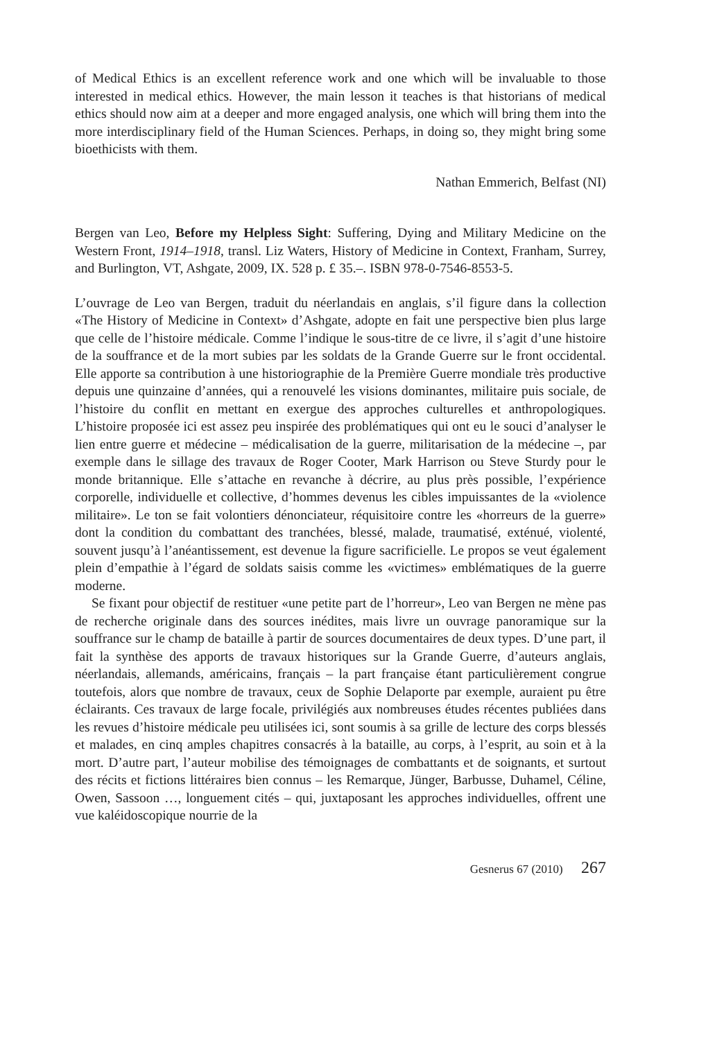of Medical Ethics is an excellent reference work and one which will be invaluable to those interested in medical ethics. However, the main lesson it teaches is that historians of medical ethics should now aim at a deeper and more engaged analysis, one which will bring them into the more interdisciplinary field of the Human Sciences. Perhaps, in doing so, they might bring some bioethicists with them.
Nathan Emmerich, Belfast (NI)
Bergen van Leo, Before my Helpless Sight: Suffering, Dying and Military Medicine on the Western Front, 1914–1918, transl. Liz Waters, History of Medicine in Context, Franham, Surrey, and Burlington, VT, Ashgate, 2009, IX. 528 p. £ 35.–. ISBN 978-0-7546-8553-5.
L’ouvrage de Leo van Bergen, traduit du néerlandais en anglais, s’il figure dans la collection «The History of Medicine in Context» d’Ashgate, adopte en fait une perspective bien plus large que celle de l’histoire médicale. Comme l’indique le sous-titre de ce livre, il s’agit d’une histoire de la souffrance et de la mort subies par les soldats de la Grande Guerre sur le front occidental. Elle apporte sa contribution à une historiographie de la Première Guerre mondiale très productive depuis une quinzaine d’années, qui a renouvelé les visions dominantes, militaire puis sociale, de l’histoire du conflit en mettant en exergue des approches culturelles et anthropologiques. L’histoire proposée ici est assez peu inspirée des problématiques qui ont eu le souci d’analyser le lien entre guerre et médecine – médicalisation de la guerre, militarisation de la médecine –, par exemple dans le sillage des travaux de Roger Cooter, Mark Harrison ou Steve Sturdy pour le monde britannique. Elle s’attache en revanche à décrire, au plus près possible, l’expérience corporelle, individuelle et collective, d’hommes devenus les cibles impuissantes de la «violence militaire». Le ton se fait volontiers dénonciateur, réquisitoire contre les «horreurs de la guerre» dont la condition du combattant des tranchées, blessé, malade, traumatisé, exténué, violenté, souvent jusqu’à l’anéantissement, est devenue la figure sacrificielle. Le propos se veut également plein d’empathie à l’égard de soldats saisis comme les «victimes» emblématiques de la guerre moderne.
Se fixant pour objectif de restituer «une petite part de l’horreur», Leo van Bergen ne mène pas de recherche originale dans des sources inédites, mais livre un ouvrage panoramique sur la souffrance sur le champ de bataille à partir de sources documentaires de deux types. D’une part, il fait la synthèse des apports de travaux historiques sur la Grande Guerre, d’auteurs anglais, néerlandais, allemands, américains, français – la part française étant particulièrement congrue toutefois, alors que nombre de travaux, ceux de Sophie Delaporte par exemple, auraient pu être éclairants. Ces travaux de large focale, privilégiés aux nombreuses études récentes publiées dans les revues d’histoire médicale peu utilisées ici, sont soumis à sa grille de lecture des corps blessés et malades, en cinq amples chapitres consacrés à la bataille, au corps, à l’esprit, au soin et à la mort. D’autre part, l’auteur mobilise des témoignages de combattants et de soignants, et surtout des récits et fictions littéraires bien connus – les Remarque, Jünger, Barbusse, Duhamel, Céline, Owen, Sassoon …, longuement cités – qui, juxtaposant les approches individuelles, offrent une vue kaléidoscopique nourrie de la
Gesnerus 67 (2010) 267